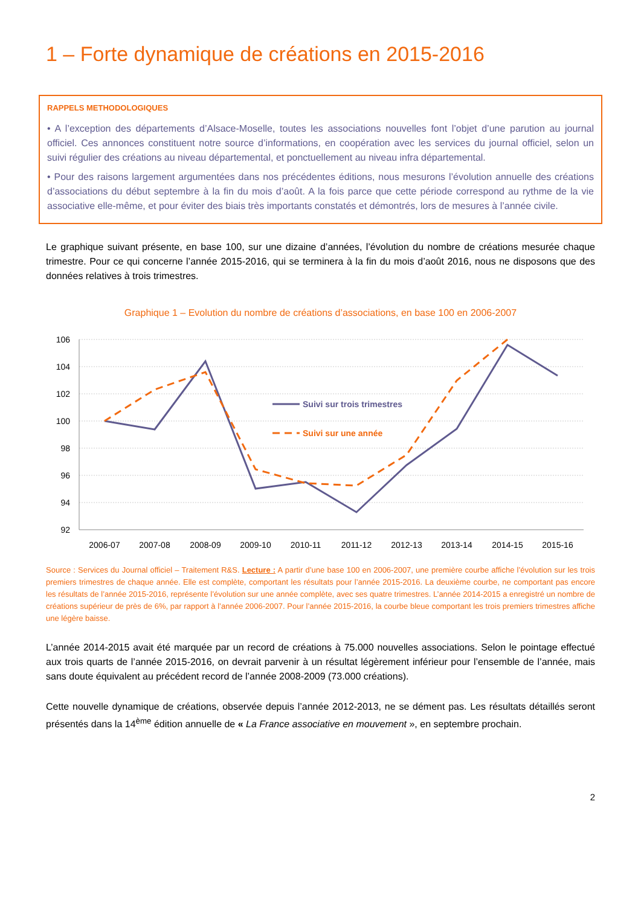1 – Forte dynamique de créations en 2015-2016
RAPPELS METHODOLOGIQUES
• A l’exception des départements d’Alsace-Moselle, toutes les associations nouvelles font l’objet d’une parution au journal officiel. Ces annonces constituent notre source d’informations, en coopération avec les services du journal officiel, selon un suivi régulier des créations au niveau départemental, et ponctuellement au niveau infra départemental.
• Pour des raisons largement argumentées dans nos précédentes éditions, nous mesurons l’évolution annuelle des créations d’associations du début septembre à la fin du mois d’août. A la fois parce que cette période correspond au rythme de la vie associative elle-même, et pour éviter des biais très importants constatés et démontrés, lors de mesures à l’année civile.
Le graphique suivant présente, en base 100, sur une dizaine d’années, l’évolution du nombre de créations mesurée chaque trimestre. Pour ce qui concerne l’année 2015-2016, qui se terminera à la fin du mois d’août 2016, nous ne disposons que des données relatives à trois trimestres.
Graphique 1 – Evolution du nombre de créations d’associations, en base 100 en 2006-2007
106
104
102
100
98
96
94
92
2006-07
2007-08
2008-09
2009-10
2010-11
2011-12
2012-13
2013-14
2014-15
2015-16
Suivi sur trois trimestres
Suivi sur une année
Source : Services du Journal officiel – Traitement R&S. Lecture : A partir d’une base 100 en 2006-2007, une première courbe affiche l’évolution sur les trois premiers trimestres de chaque année. Elle est complète, comportant les résultats pour l’année 2015-2016. La deuxième courbe, ne comportant pas encore les résultats de l’année 2015-2016, représente l’évolution sur une année complète, avec ses quatre trimestres. L’année 2014-2015 a enregistré un nombre de créations supérieur de près de 6%, par rapport à l’année 2006-2007. Pour l’année 2015-2016, la courbe bleue comportant les trois premiers trimestres affiche une légère baisse.
L’année 2014-2015 avait été marquée par un record de créations à 75.000 nouvelles associations. Selon le pointage effectué aux trois quarts de l’année 2015-2016, on devrait parvenir à un résultat légèrement inférieur pour l’ensemble de l’année, mais sans doute équivalent au précédent record de l’année 2008-2009 (73.000 créations).
Cette nouvelle dynamique de créations, observée depuis l’année 2012-2013, ne se dément pas. Les résultats détaillés seront présentés dans la 14<sup>ème</sup> édition annuelle de « La France associative en mouvement », en septembre prochain.
2